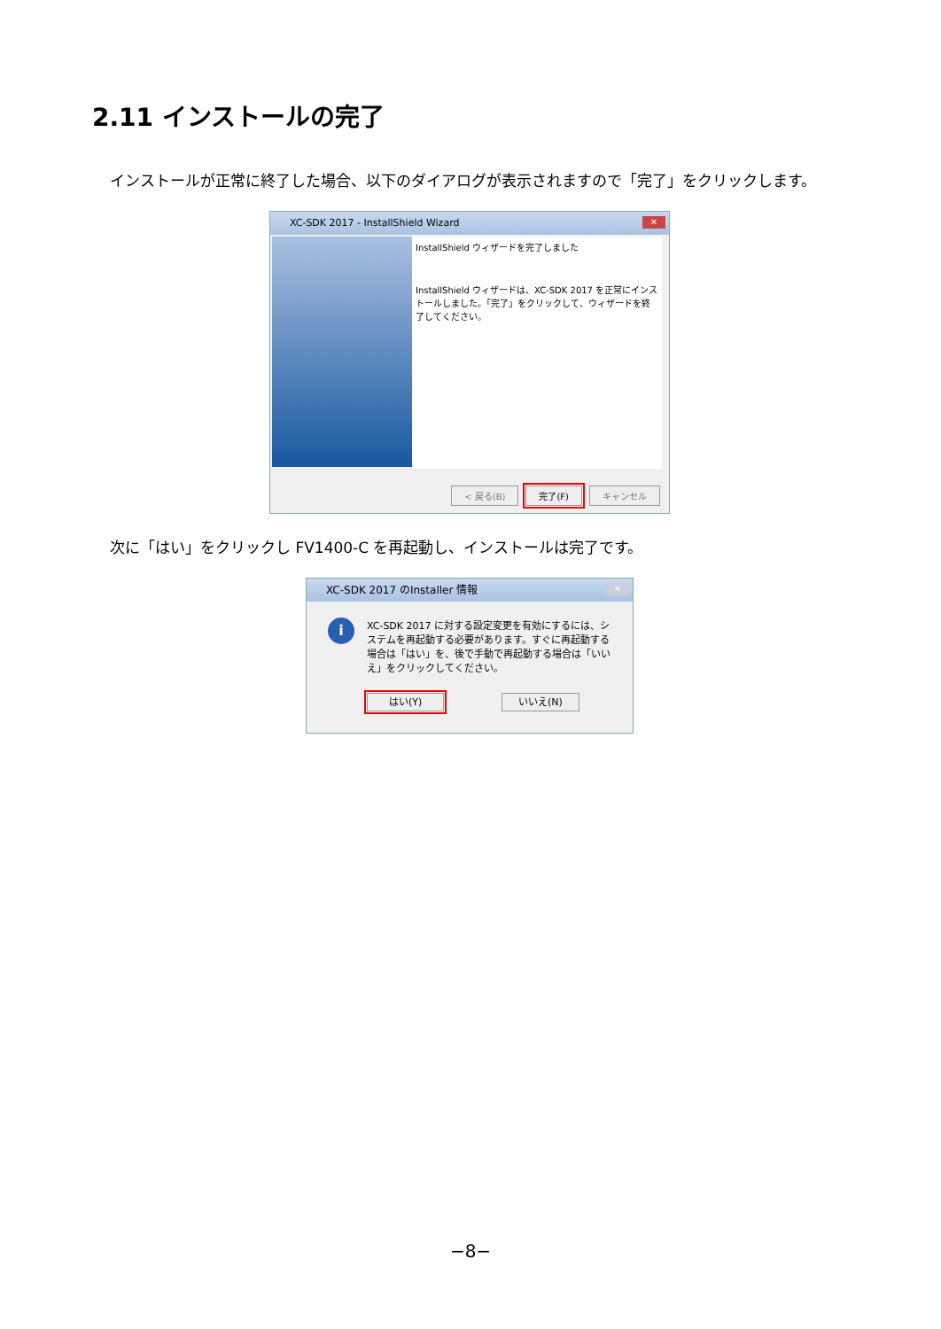2.11 インストールの完了
インストールが正常に終了した場合、以下のダイアログが表示されますので「完了」をクリックします。
XC-SDK 2017 - InstallShield Wizard
✕
InstallShield ウィザードを完了しました
InstallShield ウィザードは、XC-SDK 2017 を正常にインストールしました。「完了」をクリックして、ウィザードを終了してください。
< 戻る(B) 完了(F) キャンセル
次に「はい」をクリックし FV1400-C を再起動し、インストールは完了です。
XC-SDK 2017 のInstaller 情報
✕
i
XC-SDK 2017 に対する設定変更を有効にするには、システムを再起動する必要があります。すぐに再起動する場合は「はい」を、後で手動で再起動する場合は「いいえ」をクリックしてください。
はい(Y) いいえ(N)
−8−